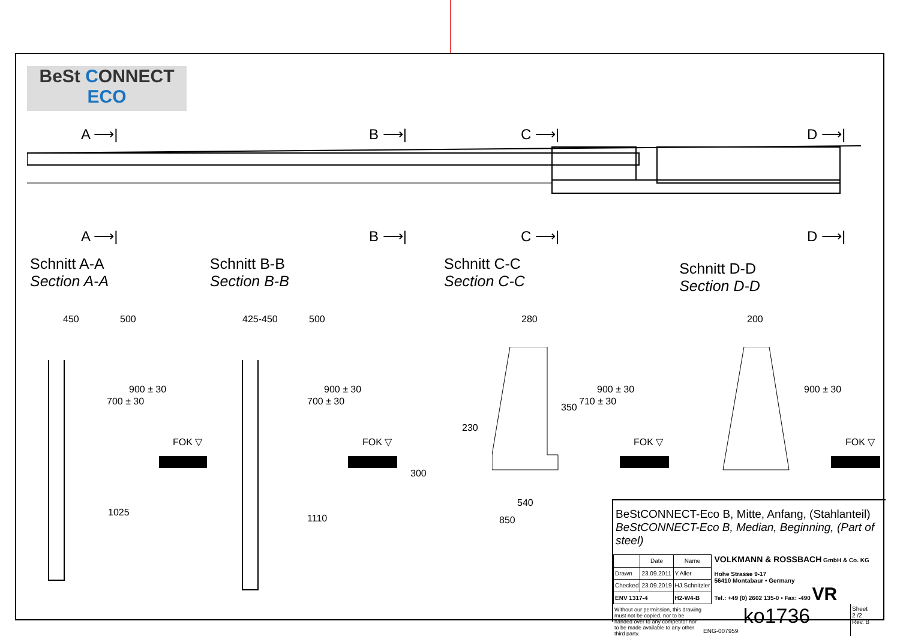BeSt CONNECT
ECO
A ⟶| B ⟶| C ⟶| D ⟶|
A ⟶| B ⟶| C ⟶| D ⟶|
Schnitt A-A
Section A-A
Schnitt B-B
Section B-B
Schnitt C-C
Section C-C
Schnitt D-D
Section D-D
450 500 425-450 500 280 200
700 ± 30
900 ± 30
700 ± 30
900 ± 30
350
710 ± 30
900 ± 30 900 ± 30
230
300
540
850
1025
1110
FOK ▽ FOK ▽ FOK ▽ FOK ▽
BeStCONNECT-Eco B, Mitte, Anfang, (Stahlanteil)
BeStCONNECT-Eco B, Median, Beginning, (Part of steel)
| | Date | Name |
| --- | --- | --- |
| Drawn | 23.09.2011 | Y.Aller |
| Checked | 23.09.2019 | HJ.Schnitzler |
| ENV 1317-4 | | H2-W4-B |
VOLKMANN & ROSSBACH GmbH & Co. KG
Hohe Strasse 9-17
56410 Montabaur • Germany
Tel.: +49 (0) 2602 135-0 • Fax: -490 VR
Without our permission, this drawing must not be copied, nor to be handed over to any competitor nor to be made available to any other third party.
ko1736
ENG-007959
Sheet
2 /2
Rev. B